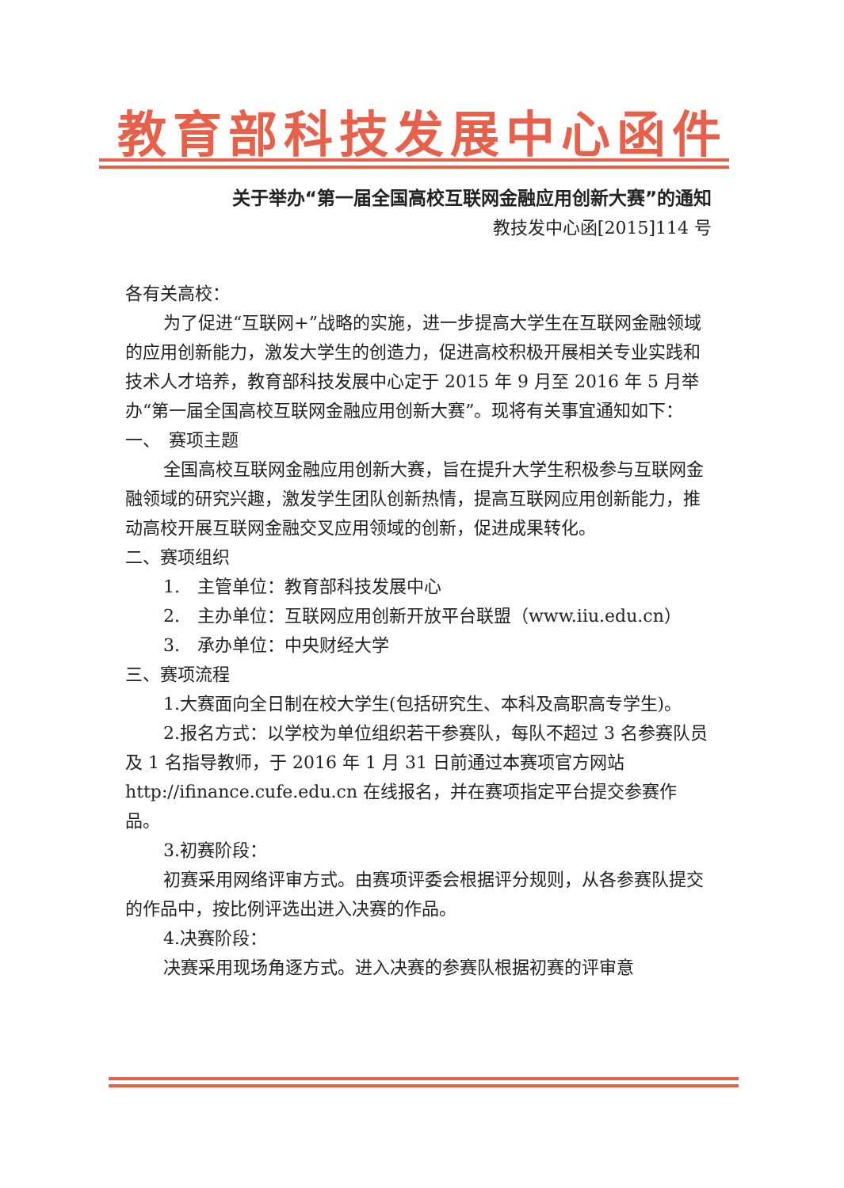教育部科技发展中心函件
关于举办“第一届全国高校互联网金融应用创新大赛”的通知
教技发中心函[2015]114 号
各有关高校：
为了促进“互联网+”战略的实施，进一步提高大学生在互联网金融领域的应用创新能力，激发大学生的创造力，促进高校积极开展相关专业实践和技术人才培养，教育部科技发展中心定于 2015 年 9 月至 2016 年 5 月举办“第一届全国高校互联网金融应用创新大赛”。现将有关事宜通知如下：
一、　赛项主题
全国高校互联网金融应用创新大赛，旨在提升大学生积极参与互联网金融领域的研究兴趣，激发学生团队创新热情，提高互联网应用创新能力，推动高校开展互联网金融交叉应用领域的创新，促进成果转化。
二、赛项组织
1.　主管单位：教育部科技发展中心
2.　主办单位：互联网应用创新开放平台联盟（www.iiu.edu.cn）
3.　承办单位：中央财经大学
三、赛项流程
1.大赛面向全日制在校大学生(包括研究生、本科及高职高专学生)。
2.报名方式：以学校为单位组织若干参赛队，每队不超过 3 名参赛队员及 1 名指导教师，于 2016 年 1 月 31 日前通过本赛项官方网站 http://ifinance.cufe.edu.cn 在线报名，并在赛项指定平台提交参赛作品。
3.初赛阶段：
初赛采用网络评审方式。由赛项评委会根据评分规则，从各参赛队提交的作品中，按比例评选出进入决赛的作品。
4.决赛阶段：
决赛采用现场角逐方式。进入决赛的参赛队根据初赛的评审意